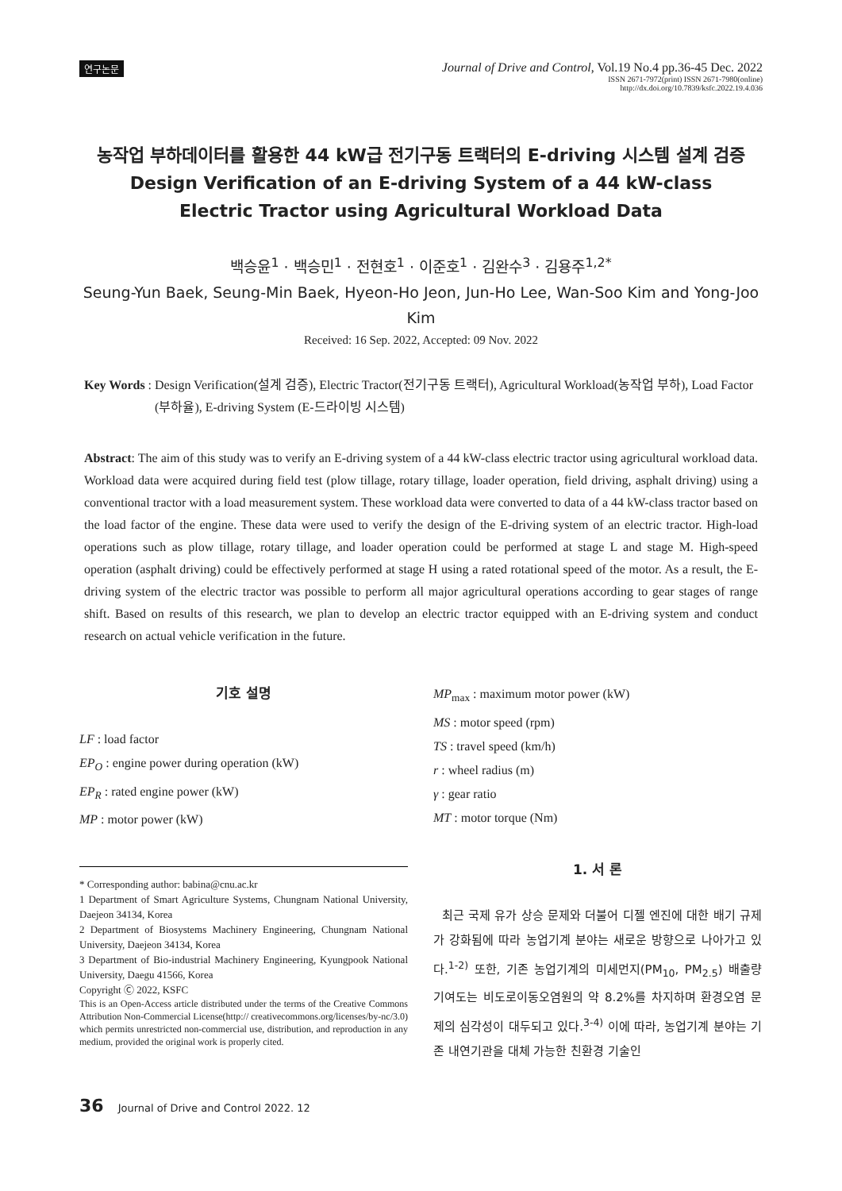연구논문
Journal of Drive and Control, Vol.19 No.4 pp.36-45 Dec. 2022
ISSN 2671-7972(print) ISSN 2671-7980(online)
http://dx.doi.org/10.7839/ksfc.2022.19.4.036
농작업 부하데이터를 활용한 44 kW급 전기구동 트랙터의 E-driving 시스템 설계 검증
Design Verification of an E-driving System of a 44 kW-class
Electric Tractor using Agricultural Workload Data
백승윤<sup>1</sup> · 백승민<sup>1</sup> · 전현호<sup>1</sup> · 이준호<sup>1</sup> · 김완수<sup>3</sup> · 김용주<sup>1,2*</sup>
Seung-Yun Baek, Seung-Min Baek, Hyeon-Ho Jeon, Jun-Ho Lee, Wan-Soo Kim and Yong-Joo Kim
Received: 16 Sep. 2022, Accepted: 09 Nov. 2022
Key Words : Design Verification(설계 검증), Electric Tractor(전기구동 트랙터), Agricultural Workload(농작업 부하), Load Factor (부하율), E-driving System (E-드라이빙 시스템)
Abstract: The aim of this study was to verify an E-driving system of a 44 kW-class electric tractor using agricultural workload data. Workload data were acquired during field test (plow tillage, rotary tillage, loader operation, field driving, asphalt driving) using a conventional tractor with a load measurement system. These workload data were converted to data of a 44 kW-class tractor based on the load factor of the engine. These data were used to verify the design of the E-driving system of an electric tractor. High-load operations such as plow tillage, rotary tillage, and loader operation could be performed at stage L and stage M. High-speed operation (asphalt driving) could be effectively performed at stage H using a rated rotational speed of the motor. As a result, the E-driving system of the electric tractor was possible to perform all major agricultural operations according to gear stages of range shift. Based on results of this research, we plan to develop an electric tractor equipped with an E-driving system and conduct research on actual vehicle verification in the future.
기호 설명
LF : load factor
EP<sub>O</sub> : engine power during operation (kW)
EP<sub>R</sub> : rated engine power (kW)
MP : motor power (kW)
* Corresponding author: babina@cnu.ac.kr
1 Department of Smart Agriculture Systems, Chungnam National University, Daejeon 34134, Korea
2 Department of Biosystems Machinery Engineering, Chungnam National University, Daejeon 34134, Korea
3 Department of Bio-industrial Machinery Engineering, Kyungpook National University, Daegu 41566, Korea
Copyright Ⓒ 2022, KSFC
This is an Open-Access article distributed under the terms of the Creative Commons Attribution Non-Commercial License(http:// creativecommons.org/licenses/by-nc/3.0) which permits unrestricted non-commercial use, distribution, and reproduction in any medium, provided the original work is properly cited.
MP<sub>max</sub> : maximum motor power (kW)
MS : motor speed (rpm)
TS : travel speed (km/h)
r : wheel radius (m)
γ : gear ratio
MT : motor torque (Nm)
1. 서 론
최근 국제 유가 상승 문제와 더불어 디젤 엔진에 대한 배기 규제가 강화됨에 따라 농업기계 분야는 새로운 방향으로 나아가고 있다.<sup>1-2)</sup> 또한, 기존 농업기계의 미세먼지(PM<sub>10</sub>, PM<sub>2.5</sub>) 배출량 기여도는 비도로이동오염원의 약 8.2%를 차지하며 환경오염 문제의 심각성이 대두되고 있다.<sup>3-4)</sup> 이에 따라, 농업기계 분야는 기존 내연기관을 대체 가능한 친환경 기술인
36 Journal of Drive and Control 2022. 12